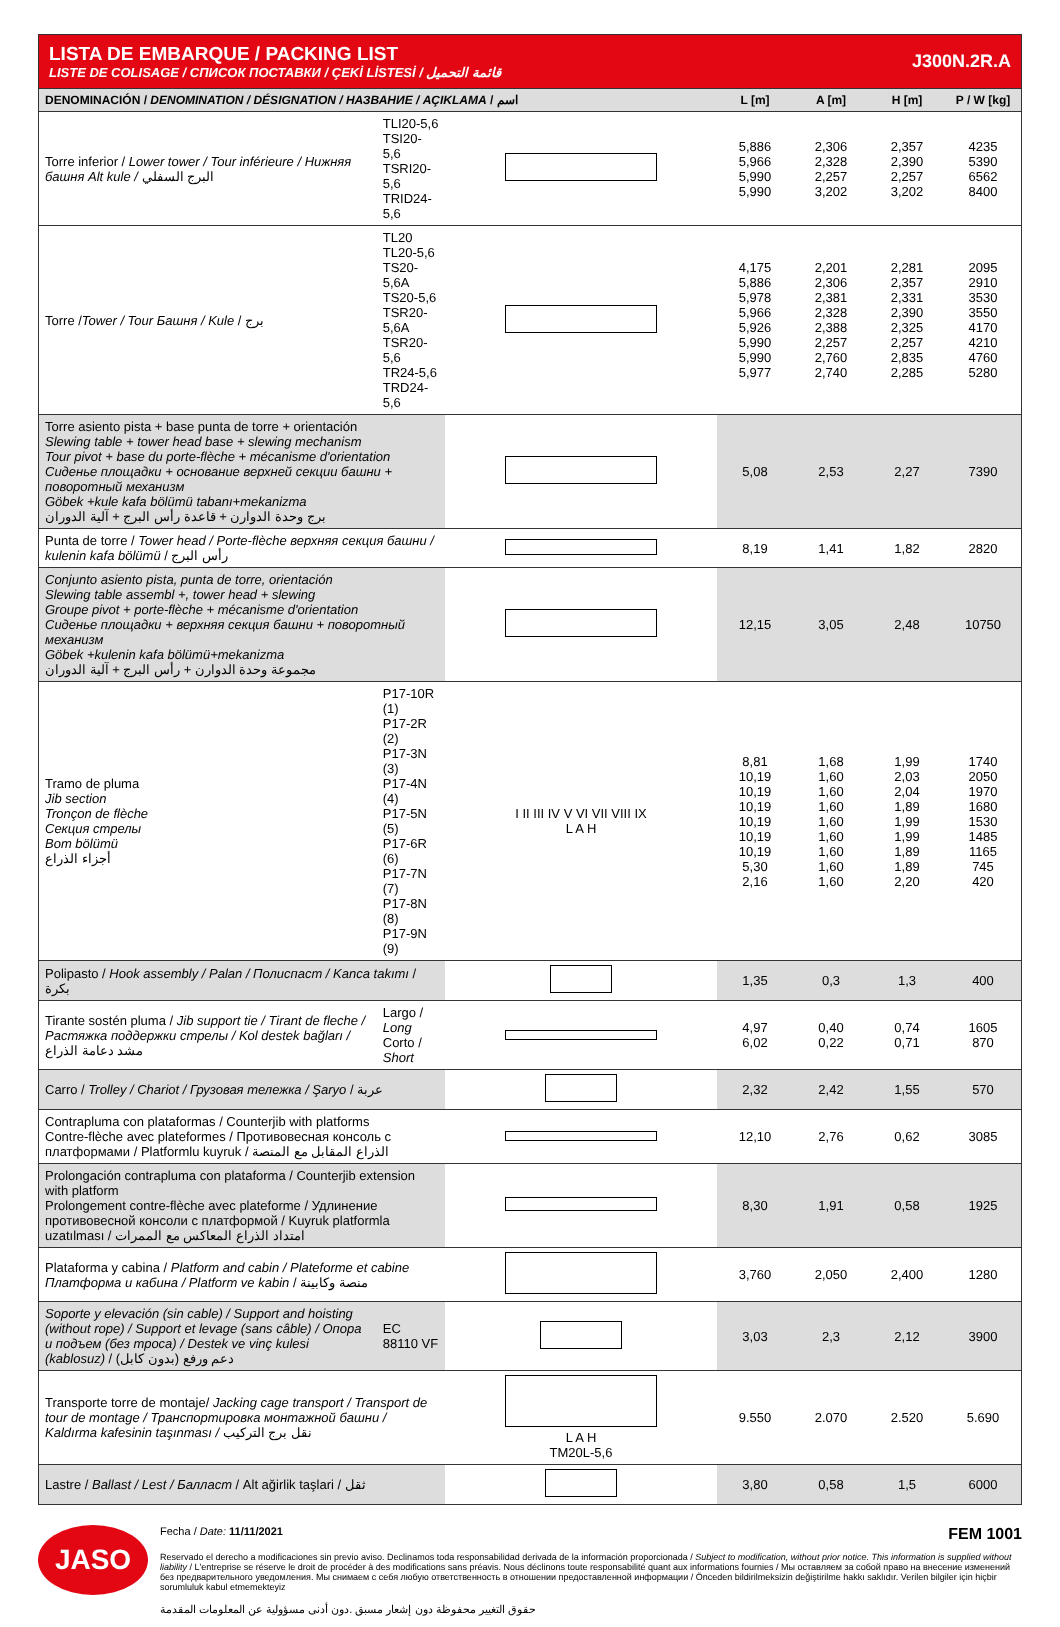LISTA DE EMBARQUE / PACKING LIST
LISTE DE COLISAGE / СПИСОК ПОСТАВКИ / ÇEKİ LİSTESİ / قائمة التحميل
J300N.2R.A
| DENOMINACIÓN / DENOMINATION / DÉSIGNATION / НАЗВАНИЕ / AÇIKLAMA / اسم | | | L [m] | A [m] | H [m] | P / W [kg] |
| --- | --- | --- | --- | --- | --- | --- |
| Torre inferior / Lower tower / Tour inférieure / Нижняя башня Alt kule / البرج السفلي | TLI20-5,6 TSI20-5,6 TSRI20-5,6 TRID24-5,6 | | 5,886 5,966 5,990 5,990 | 2,306 2,328 2,257 3,202 | 2,357 2,390 2,257 3,202 | 4235 5390 6562 8400 |
| Torre / Tower / Tour Башня / Kule / برج | TL20 TL20-5,6 TS20-5,6A TS20-5,6 TSR20-5,6A TSR20-5,6 TR24-5,6 TRD24-5,6 | | 4,175 5,886 5,978 5,966 5,926 5,990 5,990 5,977 | 2,201 2,306 2,381 2,328 2,388 2,257 2,760 2,740 | 2,281 2,357 2,331 2,390 2,325 2,257 2,835 2,285 | 2095 2910 3530 3550 4170 4210 4760 5280 |
| Torre asiento pista + base punta de torre + orientación Slewing table + tower head base + slewing mechanism Tour pivot + base du porte-flèche + mécanisme d'orientation Сиденье площадки + основание верхней секции башни + поворотный механизм Göbek +kule kafa bölümü tabanı+mekanizma برج وحدة الدوارن + قاعدة رأس البرج + آلية الدوران | | | 5,08 | 2,53 | 2,27 | 7390 |
| Punta de torre / Tower head / Porte-flèche верхняя секция башни / kulenin kafa bölümü / رأس البرج | | | 8,19 | 1,41 | 1,82 | 2820 |
| Conjunto asiento pista, punta de torre, orientación Slewing table assembl +, tower head + slewing Groupe pivot + porte-flèche + mécanisme d'orientation Сиденье площадки + верхняя секция башни + поворотный механизм Göbek +kulenin kafa bölümü+mekanizma مجموعة وحدة الدوارن + رأس البرج + آلية الدوران | | | 12,15 | 3,05 | 2,48 | 10750 |
| Tramo de pluma Jib section Tronçon de flèche Секция стрелы Bom bölümü أجزاء الذراع | P17-10R (1) P17-2R (2) P17-3N (3) P17-4N (4) P17-5N (5) P17-6R (6) P17-7N (7) P17-8N (8) P17-9N (9) | I II III IV V VI VII VIII IX L A H | 8,81 10,19 10,19 10,19 10,19 10,19 10,19 5,30 2,16 | 1,68 1,60 1,60 1,60 1,60 1,60 1,60 1,60 1,60 | 1,99 2,03 2,04 1,89 1,99 1,99 1,89 1,89 2,20 | 1740 2050 1970 1680 1530 1485 1165 745 420 |
| Polipasto / Hook assembly / Palan / Полиспаст / Kanca takımı / بكرة | | | 1,35 | 0,3 | 1,3 | 400 |
| Tirante sostén pluma / Jib support tie / Tirant de fleche / Растяжка поддержки стрелы / Kol destek bağları / مشد دعامة الذراع | Largo / Long Corto / Short | | 4,97 6,02 | 0,40 0,22 | 0,74 0,71 | 1605 870 |
| Carro / Trolley / Chariot / Грузовая тележка / Şaryo / عربة | | | 2,32 | 2,42 | 1,55 | 570 |
| Contrapluma con plataformas / Counterjib with platforms Contre-flèche avec plateformes / Противовесная консоль с платформами / Platformlu kuyruk / الذراع المقابل مع المنصة | | | 12,10 | 2,76 | 0,62 | 3085 |
| Prolongación contrapluma con plataforma / Counterjib extension with platform Prolongement contre-flèche avec plateforme / Удлинение противовесной консоли с платформой / Kuyruk platformla uzatılması / امتداد الذراع المعاكس مع الممرات | | | 8,30 | 1,91 | 0,58 | 1925 |
| Plataforma y cabina / Platform and cabin / Plateforme et cabine Платформа и кабина / Platform ve kabin / منصة وكابينة | | | 3,760 | 2,050 | 2,400 | 1280 |
| Soporte y elevación (sin cable) / Support and hoisting (without rope) / Support et levage (sans câble) / Опора и подъем (без троса) / Destek ve vinç kulesi (kablosuz) / دعم ورفع (بدون كابل) | EC 88110 VF | | 3,03 | 2,3 | 2,12 | 3900 |
| Transporte torre de montaje/ Jacking cage transport / Transport de tour de montage / Транспортировка монтажной башни / Kaldırma kafesinin taşınması / نقل برج التركيب | | L A H TM20L-5,6 | 9.550 | 2.070 | 2.520 | 5.690 |
| Lastre / Ballast / Lest / Балласт / Alt ağirlik taşlari / ثقل | | | 3,80 | 0,58 | 1,5 | 6000 |
JASO
Fecha / Date: 11/11/2021 FEM 1001
Reservado el derecho a modificaciones sin previo aviso. Declinamos toda responsabilidad derivada de la información proporcionada / Subject to modification, without prior notice. This information is supplied without liability / L'entreprise se réserve le droit de procéder à des modifications sans préavis. Nous déclinons toute responsabilité quant aux informations fournies / Мы оставляем за собой право на внесение изменений без предварительного уведомления. Мы снимаем с себя любую ответственность в отношении предоставленной информации / Önceden bildirilmeksizin değiştirilme hakkı saklıdır. Verilen bilgiler için hiçbir sorumluluk kabul etmemekteyiz
حقوق التغيير محفوظة دون إشعار مسبق .دون أدنى مسؤولية عن المعلومات المقدمة